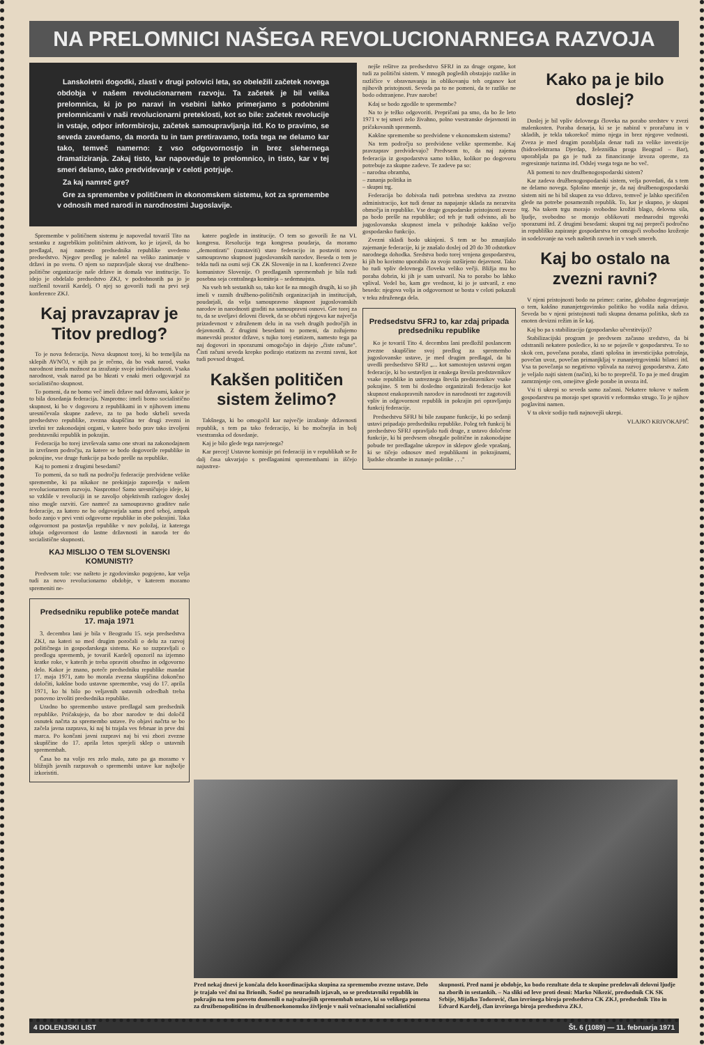NA PRELOMNICI NAŠEGA REVOLUCIONARNEGA RAZVOJA
Lanskoletni dogodki, zlasti v drugi polovici leta, so obeležili začetek novega obdobja v našem revolucionarnem razvoju. Ta začetek je bil velika prelomnica, ki jo po naravi in vsebini lahko primerjamo s podobnimi prelomnicami v naši revolucionarni preteklosti, kot so bile: začetek revolucije in vstaje, odpor informbiroju, začetek samoupravljanja itd. Ko to pravimo, se seveda zavedamo, da morda tu in tam pretiravamo, toda tega ne delamo kar tako, temveč namerno: z vso odgovornostjo in brez slehernega dramatiziranja. Zakaj tisto, kar napoveduje to prelomnico, in tisto, kar v tej smeri delamo, tako predvidevanje v celoti potrjuje.
Za kaj namreč gre?
Gre za spremembe v političnem in ekonomskem sistemu, kot za spremembe v odnosih med narodi in narodnostmi Jugoslavije.
Spremembe v političnem sistemu je napovedal tovariš Tito na sestanku z zagrebškim političnim aktivom, ko je izjavil, da bo predlagal, naj namesto predsednika republike uvedemo predsedstvo. Njegov predlog je naletel na veliko zanimanje v državi in po svetu. O njem so razpravljale skoraj vse družbeno-politične organizacije naše države in domala vse institucije. To idejo je obdelalo predsedstvo ZKJ, v podrobnostih pa jo je razčlenil tovariš Kardelj. O njej so govorili tudi na prvi seji konference ZKJ.
Kaj pravzaprav je Titov predlog?
To je nova federacija. Nova skupnost torej, ki bo temeljila na sklepih AVNOJ, v njih pa je rečeno, da bo vsak narod, vsaka narodnost imela možnost za izražanje svoje individualnosti. Vsaka narodnost, vsak narod pa bo hkrati v enaki meri odgovarjal za socialistično skupnost.
To pomeni, da ne bomo več imeli države nad državami, kakor je to bila dosedanja federacija. Nasprotno: imeli bomo socialistično skupnost, ki bo v dogovoru z republikami in v njihovem imenu uresničevala skupne zadeve, za to pa bodo skrbeli seveda predsedstvo republike, zvezna skupščina ter drugi zvezni in izvršni ter zakonodajni organi, v katere bodo prav tako izvoljeni predstavniki republik in pokrajin.
Federacija bo torej izvrševala samo one stvari na zakonodajnem in izvršnem področju, za katere se bodo dogovorile republike in pokrajine, vse druge funkcije pa bodo prešle na republike.
Kaj to pomeni z drugimi besedami?
To pomeni, da so tudi na področju federacije predvidene velike spremembe, ki pa nikakor ne prekinjajo zaporedja v našem revolucionarnem razvoju. Nasprotno! Samo uresničujejo ideje, ki so vzklile v revoluciji in se zavoljo objektivnih razlogov doslej niso mogle razviti. Gre namreč za samoupravno graditev naše federacije, za katero ne bo odgovarjala sama pred seboj, ampak bodo zanjo v prvi vrsti odgovorne republike in obe pokrajini. Taka odgovornost pa postavlja republike v nov položaj, iz katerega izhaja odgovornost do lastne državnosti in naroda ter do socialistične skupnosti.
KAJ MISLIJO O TEM SLOVENSKI KOMUNISTI?
Predvsem tole: vse našteto je zgodovinsko pogojeno, kar velja tudi za novo revolucionarno obdobje, v katerem moramo spremeniti ne-
Predsedniku republike poteče mandat 17. maja 1971
3. decembra lani je bila v Beogradu 15. seja predsedstva ZKJ, na kateri so med drugim poročali o delu za razvoj političnega in gospodarskega sistema. Ko so razpravljali o predlogu sprememb, je tovariš Kardelj opozoril na izjemno kratke roke, v katerih je treba opraviti obsežno in odgovorno delo. Kakor je znano, poteče predsedniku republike mandat 17. maja 1971, zato bo morala zvezna skupščina dokončno določiti, kakšne bodo ustavne spremembe, vsaj do 17. aprila 1971, ko bi bilo po veljavnih ustavnih odredbah treba ponovno izvoliti predsednika republike.
Uradno bo spremembo ustave predlagal sam predsednik republike. Pričakujejo, da bo zbor narodov te dni določil osnutek načrta za spremembo ustave. Po objavi načrta se bo začela javna razprava, ki naj bi trajala ves februar in prve dni marca. Po končani javni razpravi naj bi vsi zbori zvezne skupščine do 17. aprila letos sprejeli sklep o ustavnih spremembah.
Časa bo na voljo res zelo malo, zato pa ga moramo v bližnjih javnih razpravah o spremembi ustave kar najbolje izkoristiti.
katere poglede in institucije. O tem so govorili že na VI. kongresu. Resolucija tega kongresa poudarja, da moramo „demontirati" (razstaviti) staro federacijo in postaviti novo samoupravno skupnost jugoslovanskih narodov. Beseda o tem je tekla tudi na osmi seji CK ZK Slovenije in na I. konferenci Zveze komunistov Slovenije. O predlaganih spremembah je bila tudi posebna seja centralnega komiteja – sedemnajsta.
Na vseh teh sestankih so, tako kot še na mnogih drugih, ki so jih imeli v raznih družbeno-političnih organizacijah in institucijah, poudarjali, da velja samoupravno skupnost jugoslovanskih narodov in narodnosti graditi na samoupravni osnovi. Gre torej za to, da se uveljavi delovni človek, da se občuti njegova kar največja prizadevnost v združenem delu in na vseh drugih področjih in dejavnostih. Z drugimi besedami to pomeni, da zožujemo manevrski prostor države, s tujko torej etatizem, namesto tega pa naj dogovori in sporazumi omogočajo in dajejo „čiste račune". Čisti računi seveda krepko podirajo etatizem na zvezni ravni, kot tudi povsod drugod.
Kakšen političen sistem želimo?
Takšnega, ki bo omogočil kar največje izražanje državnosti republik, s tem pa tako federacijo, ki bo močnejša in bolj vsestranska od dosedanje.
Kaj je bilo glede tega narejenega?
Kar precej! Ustavne komisije pri federaciji in v republikah se že dalj časa ukvarjajo s predlaganimi spremembami in iščejo najustrez-
nejše rešitve za predsedstvo SFRJ in za druge organe, kot tudi za politični sistem. V mnogih pogledih obstajajo razlike in različice v obravnavanju in oblikovanju teh organov kot njihovih pristojnosti. Seveda pa to ne pomeni, da te razlike ne bodo odstranjene. Prav narobe!
Kdaj se bodo zgodile te spremembe?
Na to je težko odgovoriti. Prepričani pa smo, da bo že leto 1971 v tej smeri zelo živahno, polno vsestranske dejavnosti in pričakovanih sprememb.
Kakšne spremembe so predvidene v ekonomskem sistemu?
Na tem področju so predvidene velike spremembe. Kaj pravzaprav predvidevajo? Predvsem to, da naj zajema federacija iz gospodarstva samo toliko, kolikor po dogovoru potrebuje za skupne zadeve. Te zadeve pa so:
– narodna obramba,
– zunanja politika in
– skupni trg.
Federacija bo dobivala tudi potrebna sredstva za zvezno administracijo, kot tudi denar za napajanje sklada za nerazvita območja in republike. Vse druge gospodarske pristojnosti zveze pa bodo prešle na republike; od teh je tudi odvisno, ali bo jugoslovanska skupnost imela v prihodnje kakšno večjo gospodarsko funkcijo.
Zvezni skladi bodo ukinjeni. S tem se bo zmanjšalo zajemanje federacije, ki je znašalo doslej od 20 do 30 odstotkov narodnega dohodka. Sredstva bodo torej vrnjena gospodarstvu, ki jih bo koristno uporabilo za svojo razširjeno dejavnost. Tako bo tudi vpliv delovnega človeka veliko večji. Bližja mu bo poraba dobrin, ki jih je sam ustvaril. Na to porabo bo lahko vplival. Vedel bo, kam gre vrednost, ki jo je ustvaril, z eno besedo: njegova volja in odgovornost se bosta v celoti pokazali v teku združenega dela.
Predsedstvu SFRJ to, kar zdaj pripada predsedniku republike
Ko je tovariš Tito 4. decembra lani predložil poslancem zvezne skupščine svoj predlog za spremembo jugoslovanske ustave, je med drugim predlagal, da bi uvedli predsedstvo SFRJ „... kot samostojen ustavni organ federacije, ki bo sestavljen iz enakega števila predstavnikov vsake republike in ustreznega števila predstavnikov vsake pokrajine. S tem bi dosledno organizirali federacijo kot skupnost enakopravnih narodov in narodnosti ter zagotovili vpliv in odgovornost republik in pokrajin pri opravljanju funkcij federacije.
Predsedstvu SFRJ bi bile zaupane funkcije, ki po sedanji ustavi pripadajo predsedniku republike. Poleg teh funkcij bi predsedstvo SFRJ opravljalo tudi druge, z ustavo določene funkcije, ki bi predvsem obsegale politične in zakonodajne pobude ter predlagalne ukrepov in sklepov glede vprašanj, ki se tičejo odnosov med republikami in pokrajinami, ljudske obrambe in zunanje politike . . ."
Kako pa je bilo doslej?
Doslej je bil vpliv delovnega človeka na porabo sredstev v zvezi malenkosten. Poraba denarja, ki se je nabiral v proračunu in v skladih, je tekla takorekoč mimo njega in brez njegove vednosti. Zveza je med drugim porabljala denar tudi za velike investicije (hidroelektrarna Djerdap, železniška proga Beograd – Bar), uporabljala pa ga je tudi za financiranje izvoza opreme, za regresiranje turizma itd. Odslej vsega tega ne bo več.
Ali pomeni to nov družbenogospodarski sistem?
Kar zadeva družbenogospodarski sistem, velja povedati, da s tem ne delamo novega. Splošno mnenje je, da naj družbenogospodarski sistem niti ne bi bil skupen za vso državo, temveč je lahko specifičen glede na potrebe posameznih republik. To, kar je skupno, je skupni trg. Na takem trgu morajo svobodno krožiti blago, delovna sila, ljudje, svobodno se morajo oblikovati mednarodni trgovski sporazumi itd. Z drugimi besedami: skupni trg naj prepreči področno in republiško zapiranje gospodarstva ter omogoči svobodno kroženje in sodelovanje na vseh naštetih ravneh in v vseh smereh.
Kaj bo ostalo na zvezni ravni?
V njeni pristojnosti bodo na primer: carine, globalno dogovarjanje o tem, kakšno zunanjetrgovinsko politiko bo vodila naša država. Seveda bo v njeni pristojnosti tudi skupna denarna politika, skrb za enoten devizni režim in še kaj.
Kaj bo pa s stabilizacijo (gospodarsko učvrstitvijo)?
Stabilizacijski program je predvsem začasno sredstvo, da bi odstranili nekatere posledice, ki so se pojavile v gospodarstvu. To so skok cen, povečana poraba, zlasti splošna in investicijska potrošnja, povečan uvoz, povečan primanjkljaj v zunanjetrgovinski bilanci itd. Vsa ta povečanja so negativno vplivala na razvoj gospodarstva. Zato je veljalo najti sistem (način), ki bo to preprečil. To pa je med drugim zamrznjenje cen, omejitve glede porabe in uvoza itd.
Vsi ti ukrepi so seveda samo začasni. Nekatere tokove v našem gospodarstvu pa morajo spet spraviti v reformsko strugo. To je njihov poglavitni namen.
V ta okvir sodijo tudi najnovejši ukrepi.
VLAJKO KRIVOKAPIĆ
Pred nekaj dnevi je končala delo koordinacijska skupina za spremembo zvezne ustave. Delo je trajalo več dni na Brionih. Sodeč po neuradnih izjavah, so se predstavniki republik in pokrajin na tem posvetu domenili o najvažnejših spremembah ustave, ki so velikega pomena za družbenopolitično in družbenoekonomsko življenje v naši večnacionalni socialistični skupnosti. Pred nami je obdobje, ko bodo rezultate dela te skupine predelovali delovni ljudje na zborih in sestankih. – Na sliki od leve proti desni: Marko Nikezić, predsednik CK SK Srbije, Mijalko Todorović, član izvršnega biroja predsedstva CK ZKJ, predsednik Tito in Edvard Kardelj, član izvršnega biroja predsedstva ZKJ.
4 DOLENJSKI LIST Št. 6 (1089) — 11. februarja 1971